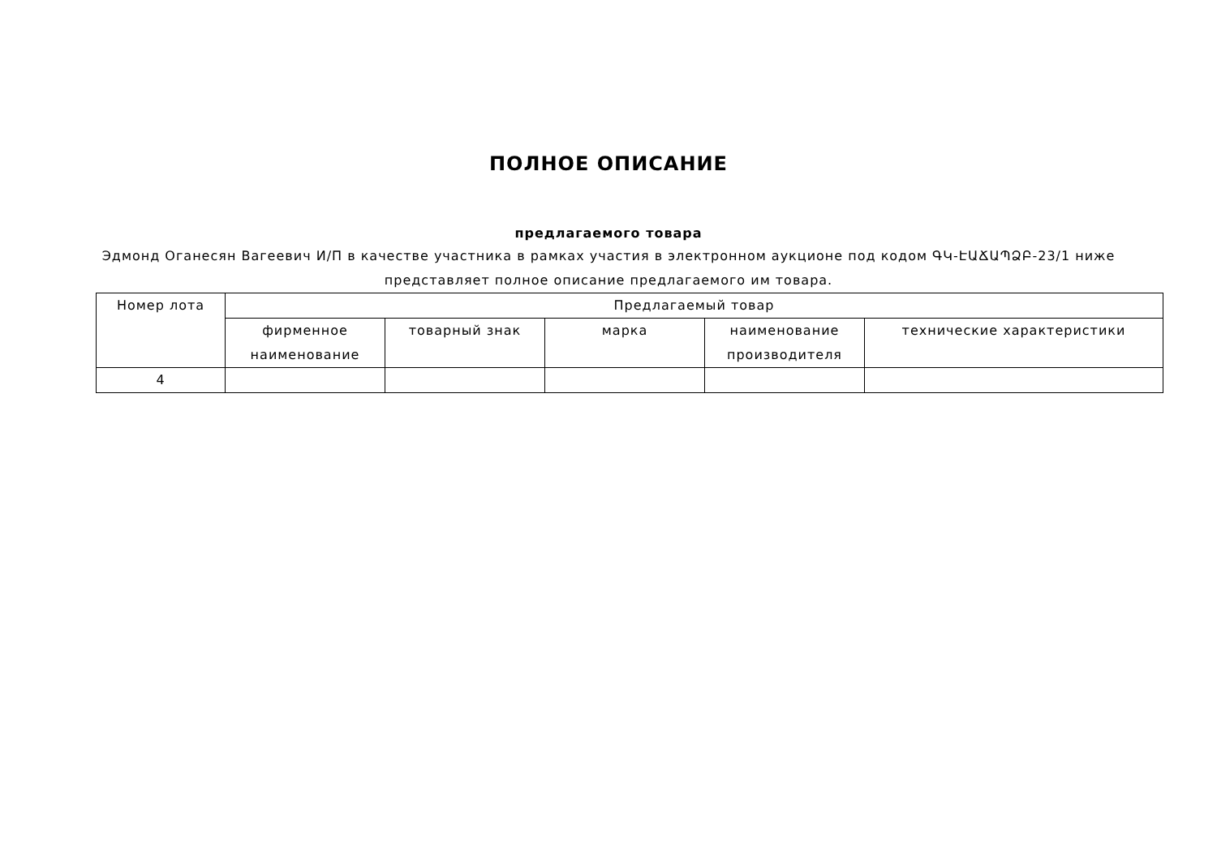ПОЛНОЕ ОПИСАНИЕ
предлагаемого товара
Эдмонд Оганесян Вагеевич И/П в качестве участника в рамках участия в электронном аукционе под кодом ԳԿ-ԷԱՃԱՊՁԲ-23/1 ниже представляет полное описание предлагаемого им товара.
| Номер лота | Предлагаемый товар | | | | |
| --- | --- | --- | --- | --- | --- |
| | фирменное наименование | товарный знак | марка | наименование производителя | технические характеристики |
| 4 | | | | | |